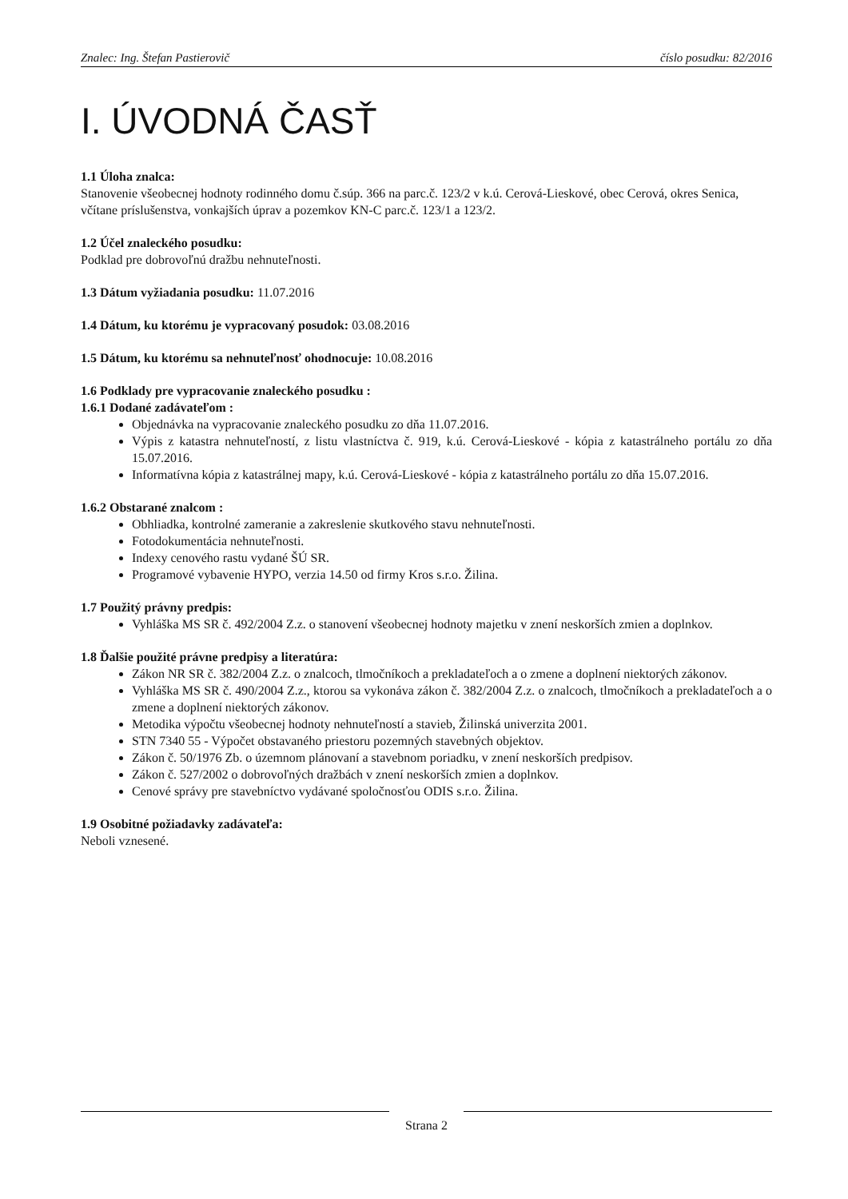Znalec: Ing. Štefan Pastierovič číslo posudku: 82/2016
I. ÚVODNÁ ČASŤ
1.1 Úloha znalca:
Stanovenie všeobecnej hodnoty rodinného domu č.súp. 366 na parc.č. 123/2 v k.ú. Cerová-Lieskové, obec Cerová, okres Senica, včítane príslušenstva, vonkajších úprav a pozemkov KN-C parc.č. 123/1 a 123/2.
1.2 Účel znaleckého posudku:
Podklad pre dobrovoľnú dražbu nehnuteľnosti.
1.3 Dátum vyžiadania posudku: 11.07.2016
1.4 Dátum, ku ktorému je vypracovaný posudok: 03.08.2016
1.5 Dátum, ku ktorému sa nehnuteľnosť ohodnocuje: 10.08.2016
1.6 Podklady pre vypracovanie znaleckého posudku :
1.6.1 Dodané zadávateľom :
Objednávka na vypracovanie znaleckého posudku zo dňa 11.07.2016.
Výpis z katastra nehnuteľností, z listu vlastníctva č. 919, k.ú. Cerová-Lieskové - kópia z katastrálneho portálu zo dňa 15.07.2016.
Informatívna kópia z katastrálnej mapy, k.ú. Cerová-Lieskové - kópia z katastrálneho portálu zo dňa 15.07.2016.
1.6.2 Obstarané znalcom :
Obhliadka, kontrolné zameranie a zakreslenie skutkového stavu nehnuteľnosti.
Fotodokumentácia nehnuteľnosti.
Indexy cenového rastu vydané ŠÚ SR.
Programové vybavenie HYPO, verzia 14.50 od firmy Kros s.r.o. Žilina.
1.7 Použitý právny predpis:
Vyhláška MS SR č. 492/2004 Z.z. o stanovení všeobecnej hodnoty majetku v znení neskorších zmien a doplnkov.
1.8 Ďalšie použité právne predpisy a literatúra:
Zákon NR SR č. 382/2004 Z.z. o znalcoch, tlmočníkoch a prekladateľoch a o zmene a doplnení niektorých zákonov.
Vyhláška MS SR č. 490/2004 Z.z., ktorou sa vykonáva zákon č. 382/2004 Z.z. o znalcoch, tlmočníkoch a prekladateľoch a o zmene a doplnení niektorých zákonov.
Metodika výpočtu všeobecnej hodnoty nehnuteľností a stavieb, Žilinská univerzita 2001.
STN 7340 55 - Výpočet obstavaného priestoru pozemných stavebných objektov.
Zákon č. 50/1976 Zb. o územnom plánovaní a stavebnom poriadku, v znení neskorších predpisov.
Zákon č. 527/2002 o dobrovoľných dražbách v znení neskorších zmien a doplnkov.
Cenové správy pre stavebníctvo vydávané spoločnosťou ODIS s.r.o. Žilina.
1.9 Osobitné požiadavky zadávateľa:
Neboli vznesené.
Strana 2